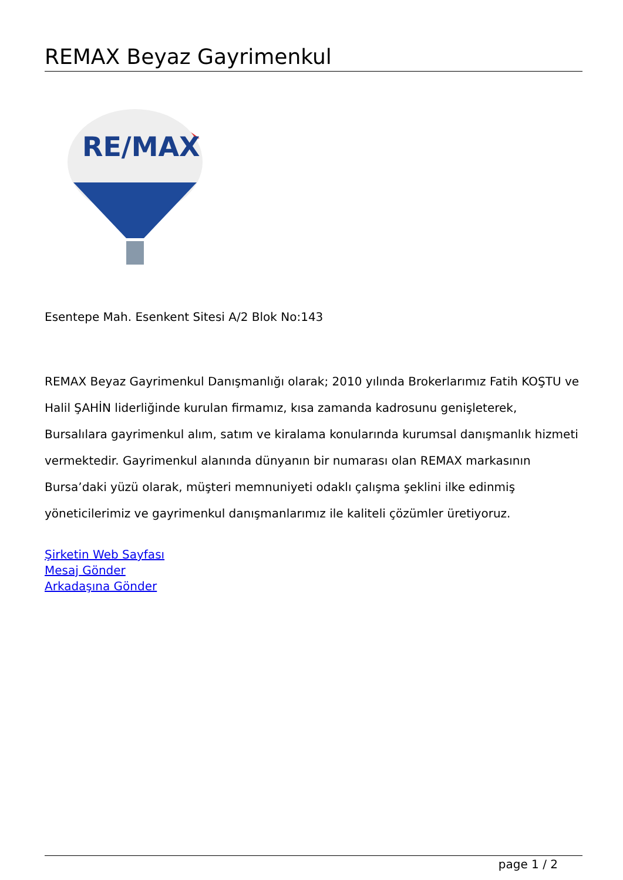REMAX Beyaz Gayrimenkul
RE/MAX
Esentepe Mah. Esenkent Sitesi A/2 Blok No:143
REMAX Beyaz Gayrimenkul Danışmanlığı olarak; 2010 yılında Brokerlarımız Fatih KOŞTU ve Halil ŞAHİN liderliğinde kurulan firmamız, kısa zamanda kadrosunu genişleterek, Bursalılara gayrimenkul alım, satım ve kiralama konularında kurumsal danışmanlık hizmeti vermektedir. Gayrimenkul alanında dünyanın bir numarası olan REMAX markasının Bursa’daki yüzü olarak, müşteri memnuniyeti odaklı çalışma şeklini ilke edinmiş yöneticilerimiz ve gayrimenkul danışmanlarımız ile kaliteli çözümler üretiyoruz.
Şirketin Web Sayfası
Mesaj Gönder
Arkadaşına Gönder
page 1 / 2